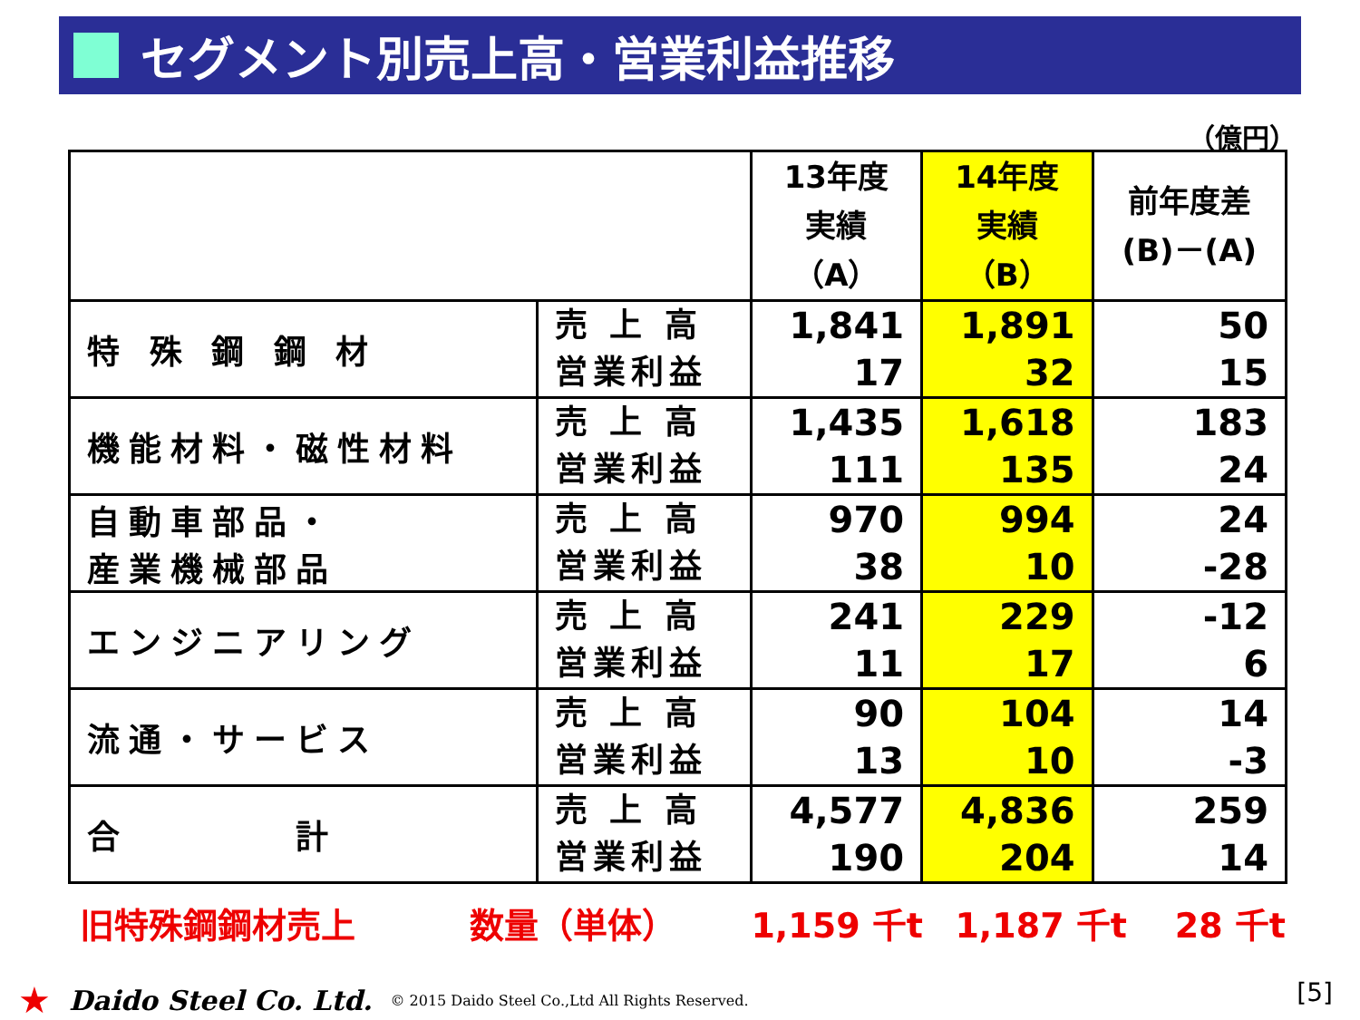セグメント別売上高・営業利益推移
（億円）
| | | 13年度 実績 （A） | 14年度 実績 （B） | 前年度差 (B)－(A) |
| --- | --- | --- | --- | --- |
| 特 殊 鋼 鋼 材 | 売 上 高 営業利益 | 1,841 17 | 1,891 32 | 50 15 |
| 機能材料・磁性材料 | 売 上 高 営業利益 | 1,435 111 | 1,618 135 | 183 24 |
| 自動車部品・ 産業機械部品 | 売 上 高 営業利益 | 970 38 | 994 10 | 24 -28 |
| エンジニアリング | 売 上 高 営業利益 | 241 11 | 229 17 | -12 6 |
| 流通・サービス | 売 上 高 営業利益 | 90 13 | 104 10 | 14 -3 |
| 合 計 | 売 上 高 営業利益 | 4,577 190 | 4,836 204 | 259 14 |
旧特殊鋼鋼材売上 数量（単体） 1,159 千t 1,187 千t 28 千t
★ Daido Steel Co. Ltd. © 2015 Daido Steel Co.,Ltd All Rights Reserved.
[5]